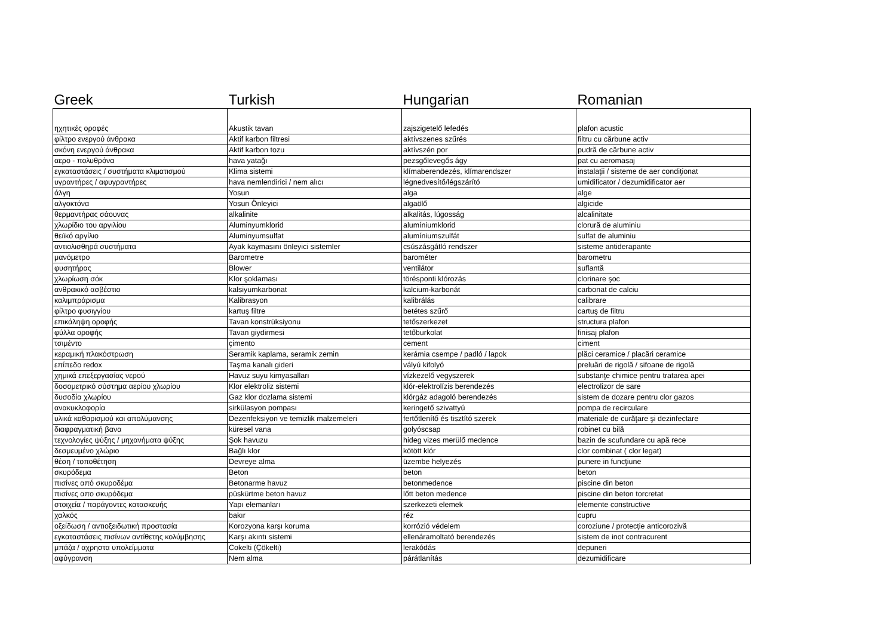| Greek | Turkish | Hungarian | Romanian |
| --- | --- | --- | --- |
| ηχητικές οροφές | Akustik tavan | zajszigetelő lefedés | plafon acustic |
| φίλτρο ενεργού άνθρακα | Aktif karbon filtresi | aktívszenes szűrés | filtru cu cărbune activ |
| σκόνη ενεργού άνθρακα | Aktif karbon tozu | aktívszén por | pudră de cărbune activ |
| αερο - πολυθρόνα | hava yatağı | pezsgőlevegős ágy | pat cu aeromasaj |
| εγκαταστάσεις / συστήματα κλιματισμού | Klima sistemi | klímaberendezés, klímarendszer | instalaţii / sisteme de aer condiţionat |
| υγραντήρες / αφυγραντήρες | hava nemlendirici / nem alıcı | légnedvesítő/légszárító | umidificator / dezumidificator aer |
| άλγη | Yosun | alga | alge |
| αλγοκτόνα | Yosun Önleyici | algaölő | algicide |
| θερμαντήρας σάουνας | alkalinite | alkalitás, lúgosság | alcalinitate |
| χλωρίδιο του αργιλίου | Aluminyumklorid | alumíniumklorid | clorură de aluminiu |
| θειϊκό αργίλιο | Aluminyumsulfat | alumíniumszulfát | sulfat de aluminiu |
| αντιολισθηρά συστήματα | Ayak kaymasını önleyici sistemler | csúszásgátló rendszer | sisteme antiderapante |
| μανόμετρο | Barometre | barométer | barometru |
| φυσητήρας | Blower | ventilátor | suflantă |
| χλωρίωση σόκ | Klor şoklaması | törésponti klórozás | clorinare şoc |
| ανθρακικό ασβέστιο | kalsiyumkarbonat | kalcium-karbonát | carbonat de calciu |
| καλιμπράρισμα | Kalibrasyon | kalibrálás | calibrare |
| φίλτρο φυσιγγίου | kartuş filtre | betétes szűrő | cartuş de filtru |
| επικάληψη οροφής | Tavan konstrüksiyonu | tetőszerkezet | structura plafon |
| φύλλα οροφής | Tavan giydirmesi | tetőburkolat | finisaj plafon |
| τσιμέντο | çimento | cement | ciment |
| κεραμική πλακόστρωση | Seramik kaplama, seramik zemin | kerámia csempe / padló / lapok | plăci ceramice / placări ceramice |
| επίπεδο redox | Taşma kanalı gideri | vályú kifolyó | preluări de rigolă / sifoane de rigolă |
| χημικά επεξεργασίας νερού | Havuz suyu kimyasalları | vízkezelő vegyszerek | substanţe chimice pentru tratarea apei |
| δοσομετρικό σύστημα αερίου χλωρίου | Klor elektroliz sistemi | klór-elektrolízis berendezés | electrolizor de sare |
| δυσοδία χλωρίου | Gaz klor dozlama sistemi | klórgáz adagoló berendezés | sistem de dozare pentru clor gazos |
| ανακυκλοφορία | sirkülasyon pompası | keringető szivattyú | pompa de recirculare |
| υλικά καθαρισμού και απολύμανσης | Dezenfeksiyon ve temizlik malzemeleri | fertőtlenítő és tisztító szerek | materiale de curăţare şi dezinfectare |
| διαφραγματική βανα | küresel vana | golyóscsap | robinet cu bilă |
| τεχνολογίες ψύξης / μηχανήματα ψύξης | Şok havuzu | hideg vizes merülő medence | bazin de scufundare cu apă rece |
| δεσμευμένο χλώριο | Bağlı klor | kötött klór | clor combinat ( clor legat) |
| θέση / τοποθέτηση | Devreye alma | üzembe helyezés | punere in funcţiune |
| σκυρόδεμα | Beton | beton | beton |
| πισίνες από σκυροδέμα | Betonarme havuz | betonmedence | piscine din beton |
| πισίνες απο σκυρόδεμα | püskürtme beton havuz | lőtt beton medence | piscine din beton torcretat |
| στοιχεία / παράγοντες κατασκευής | Yapı elemanları | szerkezeti elemek | elemente constructive |
| χαλκός | bakır | réz | cupru |
| οξείδωση / αντιοξειδωτική προστασία | Korozyona karşı koruma | korrózió védelem | coroziune / protecţie anticorozivă |
| εγκαταστάσεις πισίνων αντίθετης κολύμβησης | Karşı akıntı sistemi | ellenáramoltató berendezés | sistem de inot contracurent |
| μπάζα / αχρηστα υπολείμματα | Cokelti (Çökelti) | lerakódás | depuneri |
| αφύγρανση | Nem alma | párátlanítás | dezumidificare |